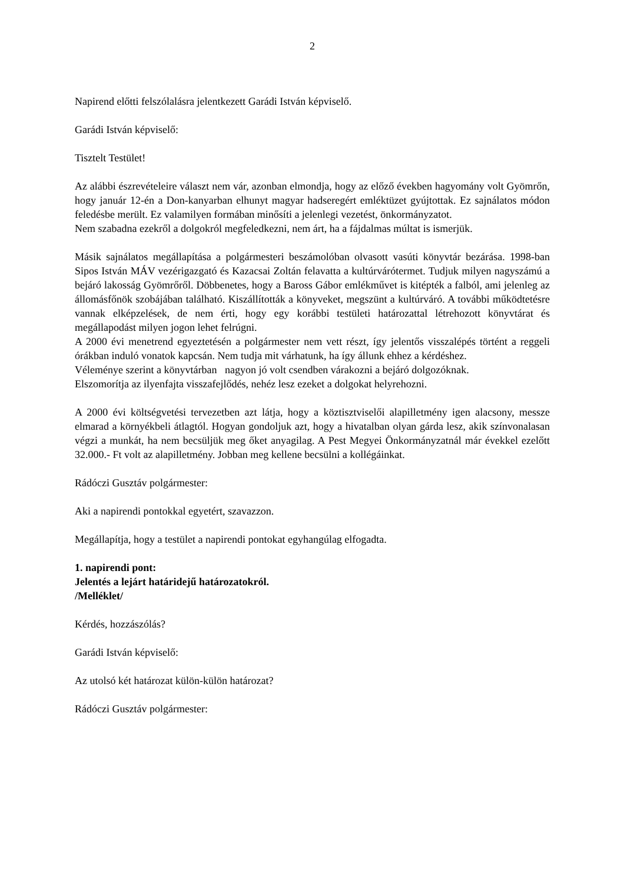2
Napirend előtti felszólalásra jelentkezett Garádi István képviselő.
Garádi István képviselő:
Tisztelt Testület!
Az alábbi észrevételeire választ nem vár, azonban elmondja, hogy az előző években hagyomány volt Gyömrőn, hogy január 12-én a Don-kanyarban elhunyt magyar hadseregért emléktüzet gyújtottak. Ez sajnálatos módon feledésbe merült. Ez valamilyen formában minősíti a jelenlegi vezetést, önkormányzatot.
Nem szabadna ezekről a dolgokról megfeledkezni, nem árt, ha a fájdalmas múltat is ismerjük.
Másik sajnálatos megállapítása a polgármesteri beszámolóban olvasott vasúti könyvtár bezárása. 1998-ban Sipos István MÁV vezérigazgató és Kazacsai Zoltán felavatta a kultúrvárótermet. Tudjuk milyen nagyszámú a bejáró lakosság Gyömrőről. Döbbenetes, hogy a Baross Gábor emlékművet is kitépték a falból, ami jelenleg az állomásfőnök szobájában található. Kiszállították a könyveket, megszünt a kultúrváró. A további működtetésre vannak elképzelések, de nem érti, hogy egy korábbi testületi határozattal létrehozott könyvtárat és megállapodást milyen jogon lehet felrúgni.
A 2000 évi menetrend egyeztetésén a polgármester nem vett részt, így jelentős visszalépés történt a reggeli órákban induló vonatok kapcsán. Nem tudja mit várhatunk, ha így állunk ehhez a kérdéshez.
Véleménye szerint a könyvtárban nagyon jó volt csendben várakozni a bejáró dolgozóknak.
Elszomorítja az ilyenfajta visszafejlődés, nehéz lesz ezeket a dolgokat helyrehozni.
A 2000 évi költségvetési tervezetben azt látja, hogy a köztisztviselői alapilletmény igen alacsony, messze elmarad a környékbeli átlagtól. Hogyan gondoljuk azt, hogy a hivatalban olyan gárda lesz, akik színvonalasan végzi a munkát, ha nem becsüljük meg őket anyagilag. A Pest Megyei Önkormányzatnál már évekkel ezelőtt 32.000.- Ft volt az alapilletmény. Jobban meg kellene becsülni a kollégáinkat.
Rádóczi Gusztáv polgármester:
Aki a napirendi pontokkal egyetért, szavazzon.
Megállapítja, hogy a testület a napirendi pontokat egyhangúlag elfogadta.
1. napirendi pont:
Jelentés a lejárt határidejű határozatokról.
/Melléklet/
Kérdés, hozzászólás?
Garádi István képviselő:
Az utolsó két határozat külön-külön határozat?
Rádóczi Gusztáv polgármester: